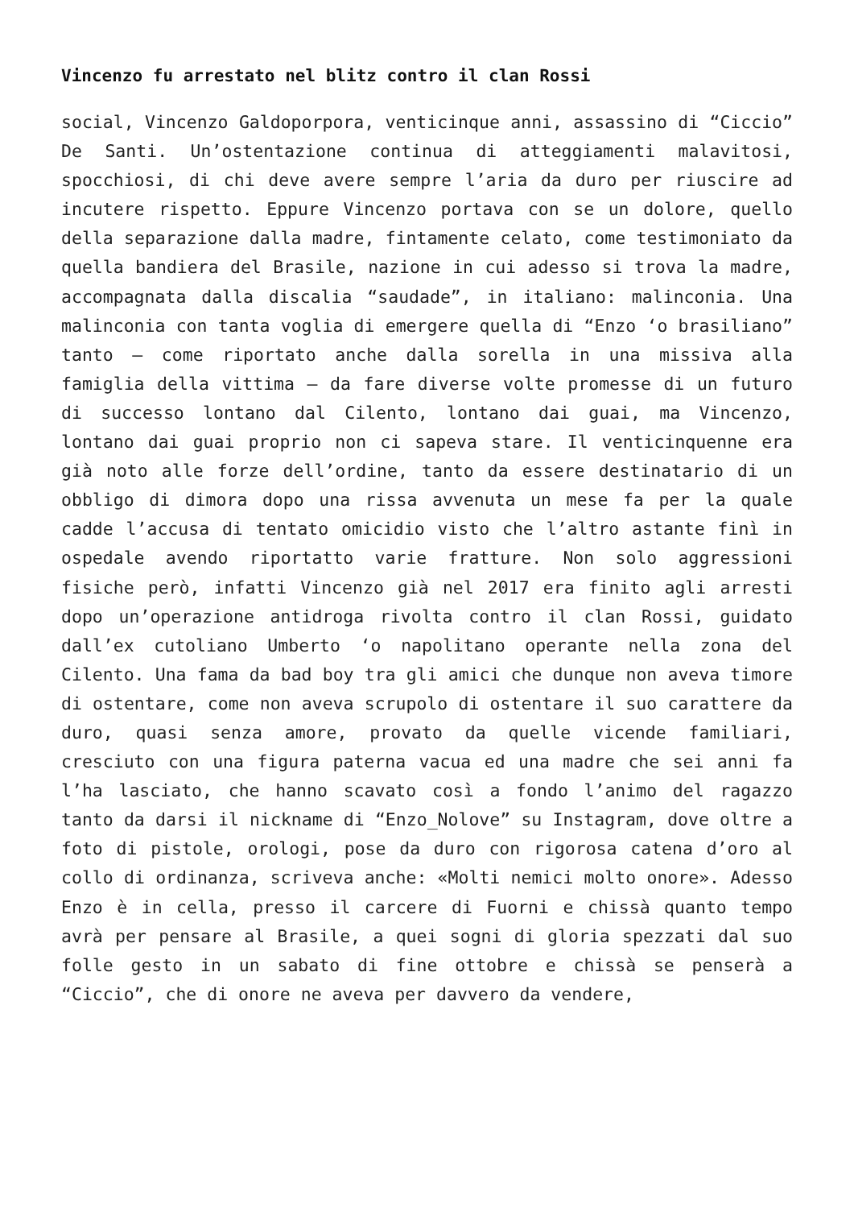Vincenzo fu arrestato nel blitz contro il clan Rossi
social, Vincenzo Galdoporpora, venticinque anni, assassino di “Ciccio” De Santi. Un’ostentazione continua di atteggiamenti malavitosi, spocchiosi, di chi deve avere sempre l’aria da duro per riuscire ad incutere rispetto. Eppure Vincenzo portava con se un dolore, quello della separazione dalla madre, fintamente celato, come testimoniato da quella bandiera del Brasile, nazione in cui adesso si trova la madre, accompagnata dalla discalia “saudade”, in italiano: malinconia. Una malinconia con tanta voglia di emergere quella di “Enzo ‘o brasiliano” tanto – come riportato anche dalla sorella in una missiva alla famiglia della vittima – da fare diverse volte promesse di un futuro di successo lontano dal Cilento, lontano dai guai, ma Vincenzo, lontano dai guai proprio non ci sapeva stare. Il venticinquenne era già noto alle forze dell’ordine, tanto da essere destinatario di un obbligo di dimora dopo una rissa avvenuta un mese fa per la quale cadde l’accusa di tentato omicidio visto che l’altro astante finì in ospedale avendo riportatto varie fratture. Non solo aggressioni fisiche però, infatti Vincenzo già nel 2017 era finito agli arresti dopo un’operazione antidroga rivolta contro il clan Rossi, guidato dall’ex cutoliano Umberto ‘o napolitano operante nella zona del Cilento. Una fama da bad boy tra gli amici che dunque non aveva timore di ostentare, come non aveva scrupolo di ostentare il suo carattere da duro, quasi senza amore, provato da quelle vicende familiari, cresciuto con una figura paterna vacua ed una madre che sei anni fa l’ha lasciato, che hanno scavato così a fondo l’animo del ragazzo tanto da darsi il nickname di “Enzo_Nolove” su Instagram, dove oltre a foto di pistole, orologi, pose da duro con rigorosa catena d’oro al collo di ordinanza, scriveva anche: «Molti nemici molto onore». Adesso Enzo è in cella, presso il carcere di Fuorni e chissà quanto tempo avrà per pensare al Brasile, a quei sogni di gloria spezzati dal suo folle gesto in un sabato di fine ottobre e chissà se penserà a “Ciccio”, che di onore ne aveva per davvero da vendere,